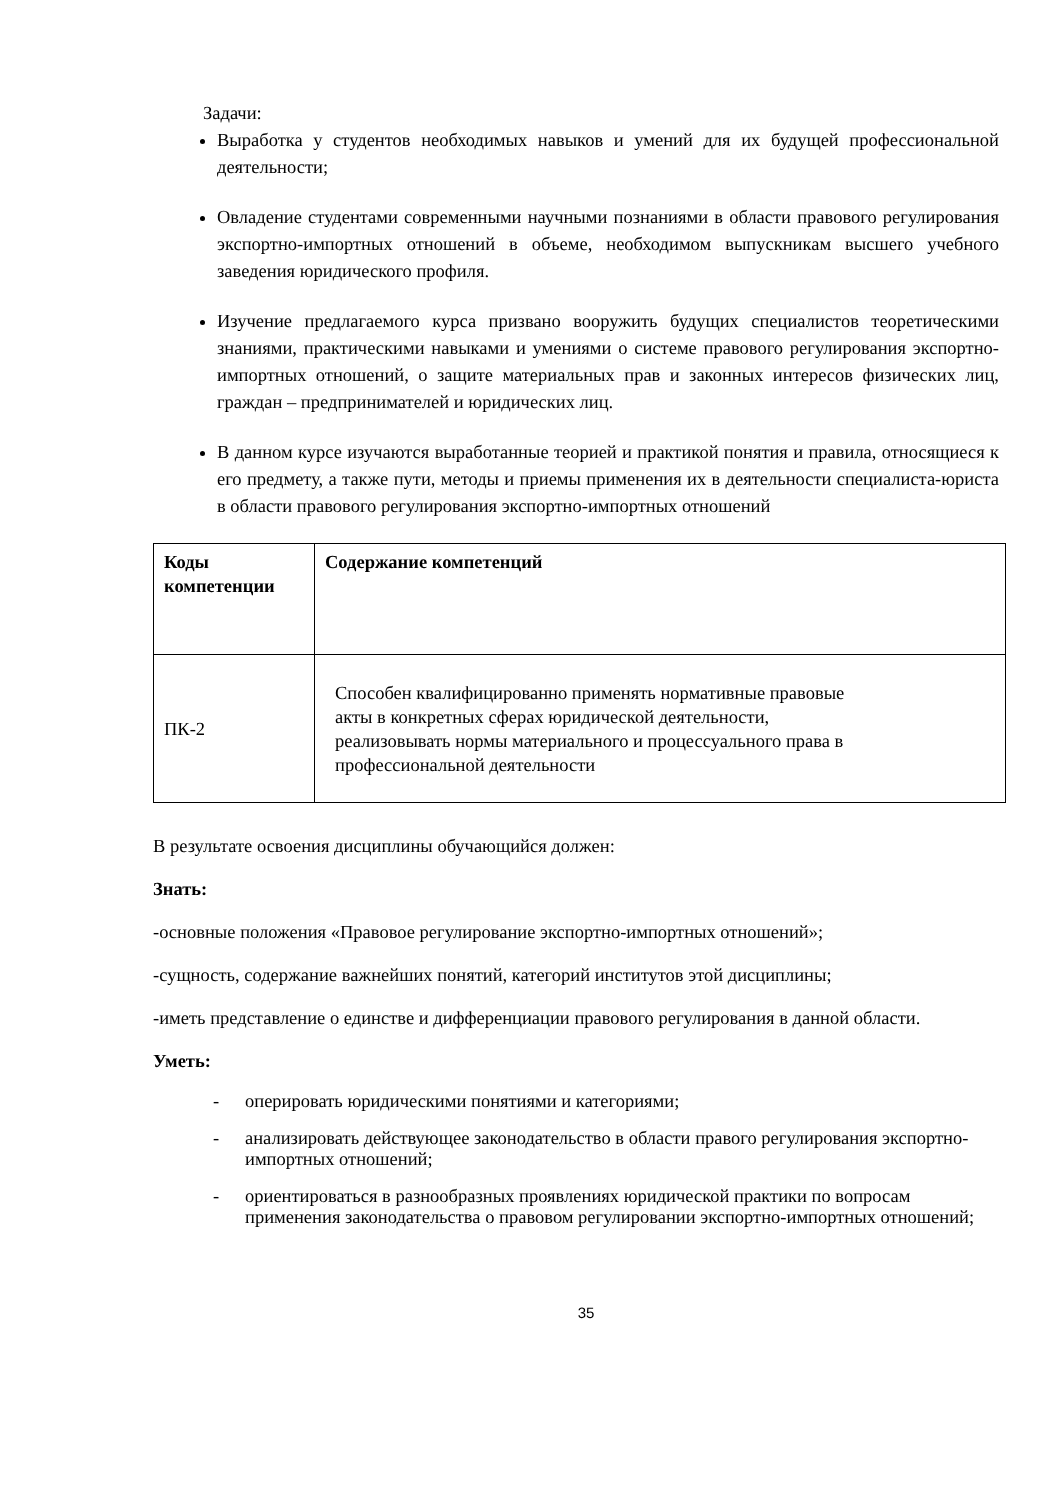Задачи:
Выработка у студентов необходимых навыков и умений для их будущей профессиональной деятельности;
Овладение студентами современными научными познаниями в области правового регулирования экспортно-импортных отношений в объеме, необходимом выпускникам высшего учебного заведения юридического профиля.
Изучение предлагаемого курса призвано вооружить будущих специалистов теоретическими знаниями, практическими навыками и умениями о системе правового регулирования экспортно-импортных отношений, о защите материальных прав и законных интересов физических лиц, граждан – предпринимателей и юридических лиц.
В данном курсе изучаются выработанные теорией и практикой понятия и правила, относящиеся к его предмету, а также пути, методы и приемы применения их в деятельности специалиста-юриста в области правового регулирования экспортно-импортных отношений
| Коды компетенции | Содержание компетенций |
| ПК-2 | Способен квалифицированно применять нормативные правовые акты в конкретных сферах юридической деятельности, реализовывать нормы материального и процессуального права в профессиональной деятельности |
В результате освоения дисциплины обучающийся должен:
Знать:
-основные положения «Правовое регулирование экспортно-импортных отношений»;
-сущность, содержание важнейших понятий, категорий институтов этой дисциплины;
-иметь представление о единстве и дифференциации правового регулирования в данной области.
Уметь:
- оперировать юридическими понятиями и категориями;
- анализировать действующее законодательство в области правого регулирования экспортно-импортных отношений;
- ориентироваться в разнообразных проявлениях юридической практики по вопросам применения законодательства о правовом регулировании экспортно-импортных отношений;
35